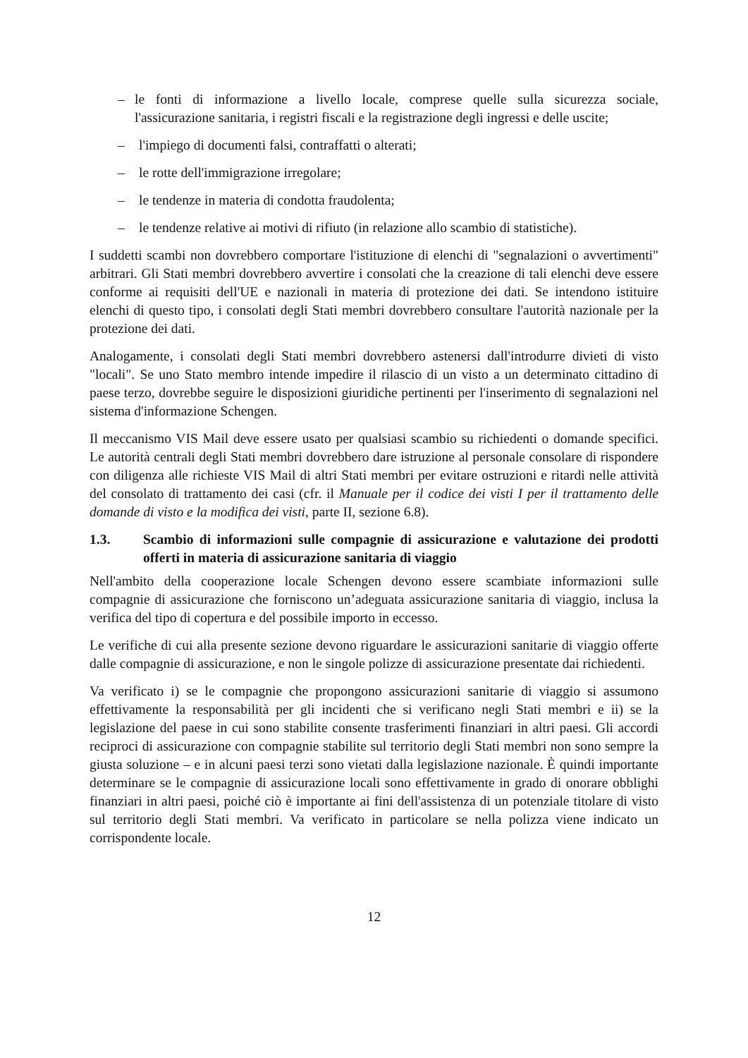– le fonti di informazione a livello locale, comprese quelle sulla sicurezza sociale, l'assicurazione sanitaria, i registri fiscali e la registrazione degli ingressi e delle uscite;
– l'impiego di documenti falsi, contraffatti o alterati;
– le rotte dell'immigrazione irregolare;
– le tendenze in materia di condotta fraudolenta;
– le tendenze relative ai motivi di rifiuto (in relazione allo scambio di statistiche).
I suddetti scambi non dovrebbero comportare l'istituzione di elenchi di "segnalazioni o avvertimenti" arbitrari. Gli Stati membri dovrebbero avvertire i consolati che la creazione di tali elenchi deve essere conforme ai requisiti dell'UE e nazionali in materia di protezione dei dati. Se intendono istituire elenchi di questo tipo, i consolati degli Stati membri dovrebbero consultare l'autorità nazionale per la protezione dei dati.
Analogamente, i consolati degli Stati membri dovrebbero astenersi dall'introdurre divieti di visto "locali". Se uno Stato membro intende impedire il rilascio di un visto a un determinato cittadino di paese terzo, dovrebbe seguire le disposizioni giuridiche pertinenti per l'inserimento di segnalazioni nel sistema d'informazione Schengen.
Il meccanismo VIS Mail deve essere usato per qualsiasi scambio su richiedenti o domande specifici. Le autorità centrali degli Stati membri dovrebbero dare istruzione al personale consolare di rispondere con diligenza alle richieste VIS Mail di altri Stati membri per evitare ostruzioni e ritardi nelle attività del consolato di trattamento dei casi (cfr. il Manuale per il codice dei visti I per il trattamento delle domande di visto e la modifica dei visti, parte II, sezione 6.8).
1.3. Scambio di informazioni sulle compagnie di assicurazione e valutazione dei prodotti offerti in materia di assicurazione sanitaria di viaggio
Nell'ambito della cooperazione locale Schengen devono essere scambiate informazioni sulle compagnie di assicurazione che forniscono un’adeguata assicurazione sanitaria di viaggio, inclusa la verifica del tipo di copertura e del possibile importo in eccesso.
Le verifiche di cui alla presente sezione devono riguardare le assicurazioni sanitarie di viaggio offerte dalle compagnie di assicurazione, e non le singole polizze di assicurazione presentate dai richiedenti.
Va verificato i) se le compagnie che propongono assicurazioni sanitarie di viaggio si assumono effettivamente la responsabilità per gli incidenti che si verificano negli Stati membri e ii) se la legislazione del paese in cui sono stabilite consente trasferimenti finanziari in altri paesi. Gli accordi reciproci di assicurazione con compagnie stabilite sul territorio degli Stati membri non sono sempre la giusta soluzione – e in alcuni paesi terzi sono vietati dalla legislazione nazionale. È quindi importante determinare se le compagnie di assicurazione locali sono effettivamente in grado di onorare obblighi finanziari in altri paesi, poiché ciò è importante ai fini dell'assistenza di un potenziale titolare di visto sul territorio degli Stati membri. Va verificato in particolare se nella polizza viene indicato un corrispondente locale.
12